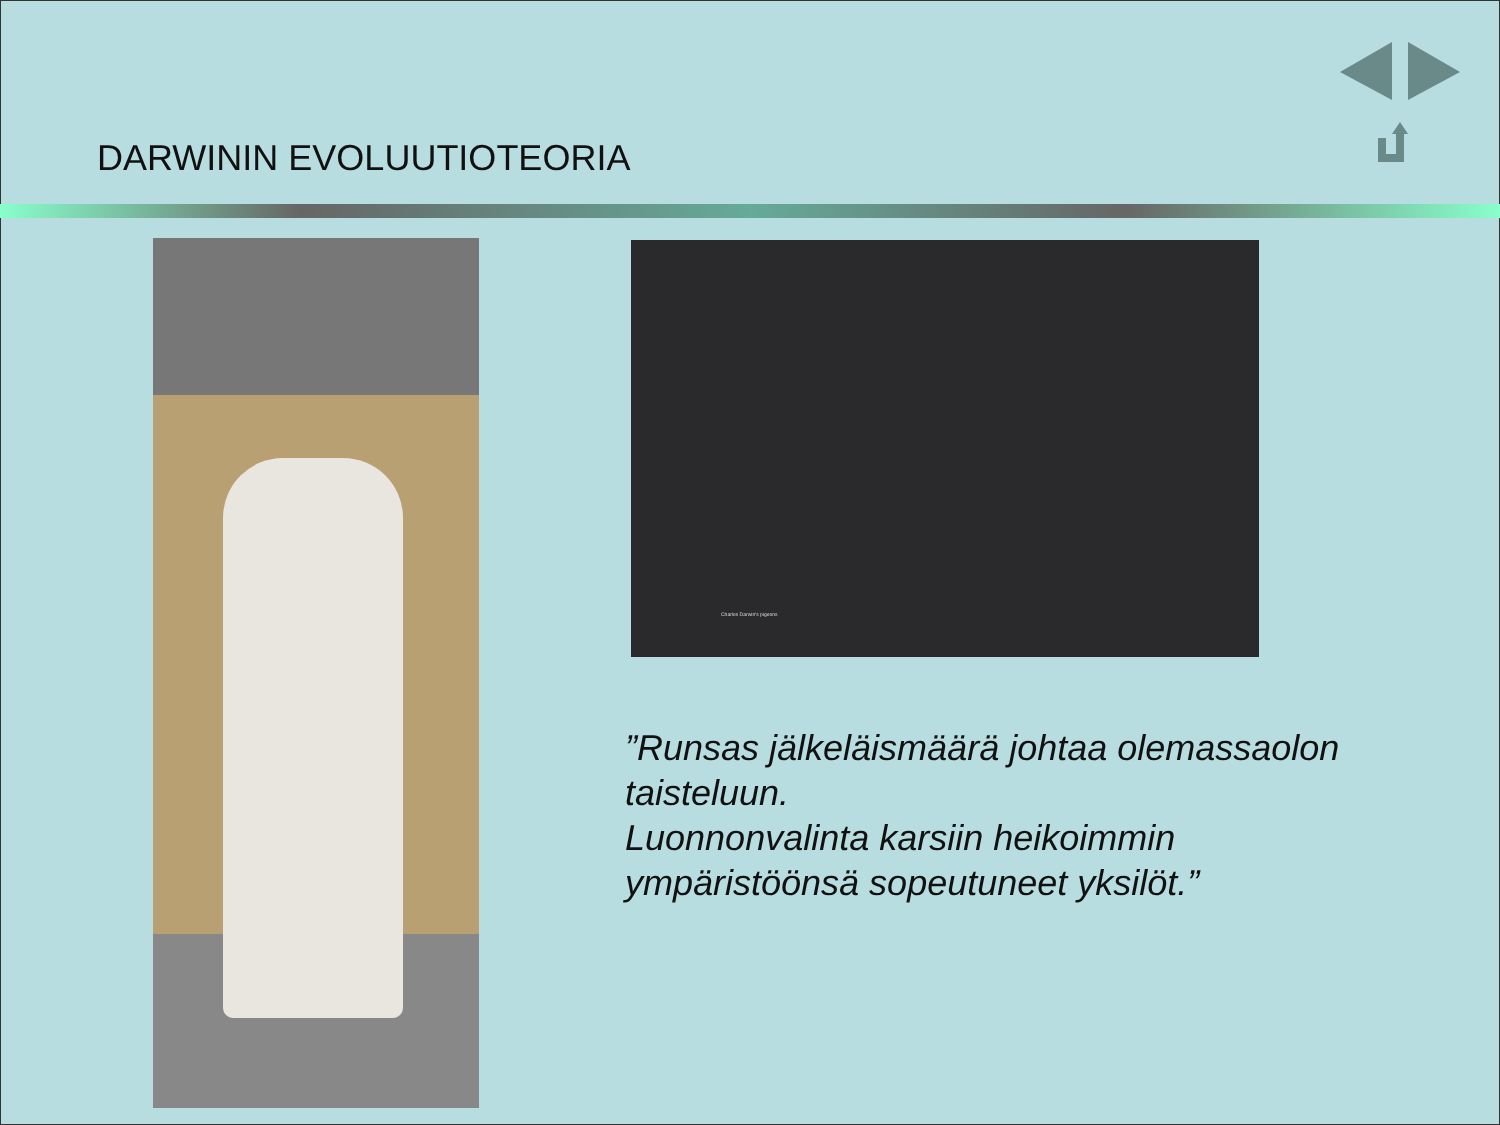DARWININ EVOLUUTIOTEORIA
Charles Darwin's pigeons
”Runsas jälkeläismäärä johtaa olemassaolon
taisteluun.
Luonnonvalinta karsiin heikoimmin
ympäristöönsä sopeutuneet yksilöt.”